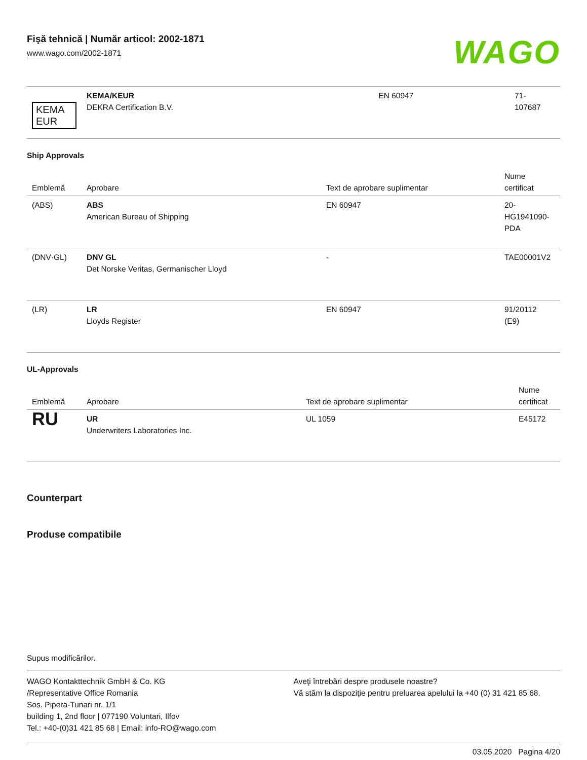Fişă tehnică | Număr articol: 2002-1871
www.wago.com/2002-1871
WAGO
| KEMA EUR | KEMA/KEUR DEKRA Certification B.V. | EN 60947 | 71- 107687 |
Ship Approvals
| Emblemă | Aprobare | Text de aprobare suplimentar | Nume certificat |
| --- | --- | --- | --- |
| (ABS) | ABS American Bureau of Shipping | EN 60947 | 20- HG1941090- PDA |
| (DNV·GL) | DNV GL Det Norske Veritas, Germanischer Lloyd | - | TAE00001V2 |
| (LR) | LR Lloyds Register | EN 60947 | 91/20112 (E9) |
UL-Approvals
| Emblemă | Aprobare | Text de aprobare suplimentar | Nume certificat |
| --- | --- | --- | --- |
| RU | UR Underwriters Laboratories Inc. | UL 1059 | E45172 |
Counterpart
Produse compatibile
Supus modificărilor.
WAGO Kontakttechnik GmbH & Co. KG
/Representative Office Romania
Sos. Pipera-Tunari nr. 1/1
building 1, 2nd floor | 077190 Voluntari, Ilfov
Tel.: +40-(0)31 421 85 68 | Email: info-RO@wago.com
Aveţi întrebări despre produsele noastre?
Vă stăm la dispoziţie pentru preluarea apelului la +40 (0) 31 421 85 68.
03.05.2020 Pagina 4/20